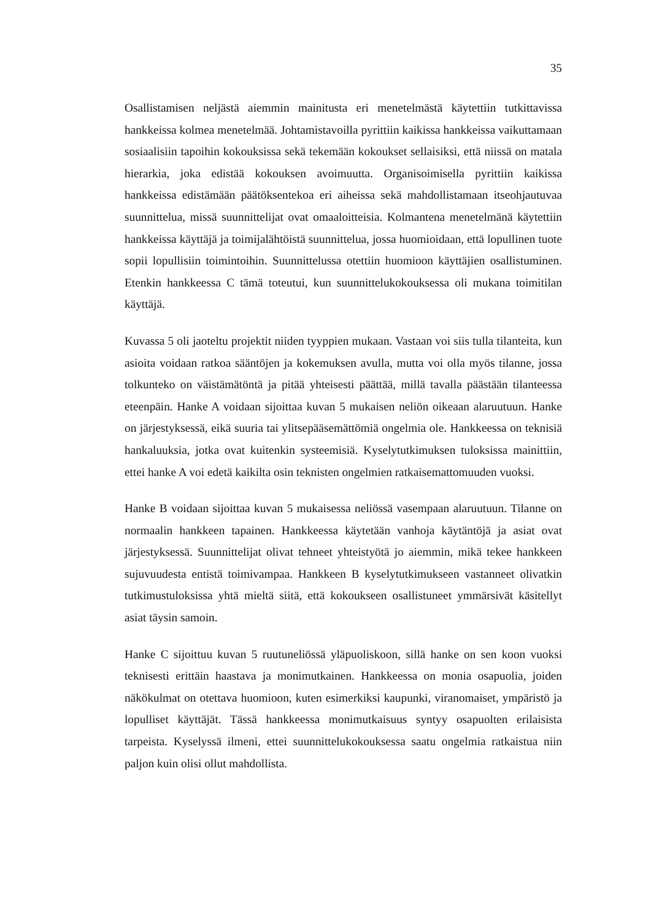35
Osallistamisen neljästä aiemmin mainitusta eri menetelmästä käytettiin tutkittavissa hankkeissa kolmea menetelmää. Johtamistavoilla pyrittiin kaikissa hankkeissa vaikuttamaan sosiaalisiin tapoihin kokouksissa sekä tekemään kokoukset sellaisiksi, että niissä on matala hierarkia, joka edistää kokouksen avoimuutta. Organisoimisella pyrittiin kaikissa hankkeissa edistämään päätöksentekoa eri aiheissa sekä mahdollistamaan itseohjautuvaa suunnittelua, missä suunnittelijat ovat omaaloitteisia. Kolmantena menetelmänä käytettiin hankkeissa käyttäjä ja toimijalähtöistä suunnittelua, jossa huomioidaan, että lopullinen tuote sopii lopullisiin toimintoihin. Suunnittelussa otettiin huomioon käyttäjien osallistuminen. Etenkin hankkeessa C tämä toteutui, kun suunnittelukokouksessa oli mukana toimitilan käyttäjä.
Kuvassa 5 oli jaoteltu projektit niiden tyyppien mukaan. Vastaan voi siis tulla tilanteita, kun asioita voidaan ratkoa sääntöjen ja kokemuksen avulla, mutta voi olla myös tilanne, jossa tolkunteko on väistämätöntä ja pitää yhteisesti päättää, millä tavalla päästään tilanteessa eteenpäin. Hanke A voidaan sijoittaa kuvan 5 mukaisen neliön oikeaan alaruutuun. Hanke on järjestyksessä, eikä suuria tai ylitsepääsemättömiä ongelmia ole. Hankkeessa on teknisiä hankaluuksia, jotka ovat kuitenkin systeemisiä. Kyselytutkimuksen tuloksissa mainittiin, ettei hanke A voi edetä kaikilta osin teknisten ongelmien ratkaisemattomuuden vuoksi.
Hanke B voidaan sijoittaa kuvan 5 mukaisessa neliössä vasempaan alaruutuun. Tilanne on normaalin hankkeen tapainen. Hankkeessa käytetään vanhoja käytäntöjä ja asiat ovat järjestyksessä. Suunnittelijat olivat tehneet yhteistyötä jo aiemmin, mikä tekee hankkeen sujuvuudesta entistä toimivampaa. Hankkeen B kyselytutkimukseen vastanneet olivatkin tutkimustuloksissa yhtä mieltä siitä, että kokoukseen osallistuneet ymmärsivät käsitellyt asiat täysin samoin.
Hanke C sijoittuu kuvan 5 ruutuneliössä yläpuoliskoon, sillä hanke on sen koon vuoksi teknisesti erittäin haastava ja monimutkainen. Hankkeessa on monia osapuolia, joiden näkökulmat on otettava huomioon, kuten esimerkiksi kaupunki, viranomaiset, ympäristö ja lopulliset käyttäjät. Tässä hankkeessa monimutkaisuus syntyy osapuolten erilaisista tarpeista. Kyselyssä ilmeni, ettei suunnittelukokouksessa saatu ongelmia ratkaistua niin paljon kuin olisi ollut mahdollista.